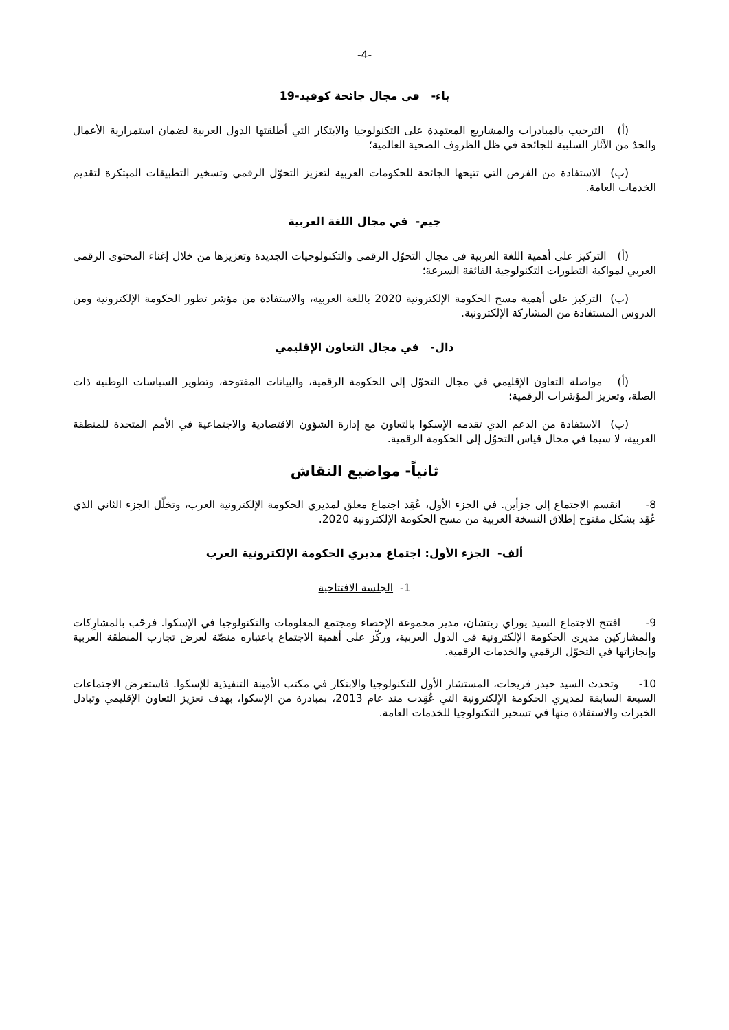-4-
باء- في مجال جائحة كوفيد-19
(أ) الترحيب بالمبادرات والمشاريع المعتمِدة على التكنولوجيا والابتكار التي أطلقتها الدول العربية لضمان استمرارية الأعمال والحدّ من الآثار السلبية للجائحة في ظل الظروف الصحية العالمية؛
(ب) الاستفادة من الفرص التي تتيحها الجائحة للحكومات العربية لتعزيز التحوّل الرقمي وتسخير التطبيقات المبتكرة لتقديم الخدمات العامة.
جيم- في مجال اللغة العربية
(أ) التركيز على أهمية اللغة العربية في مجال التحوّل الرقمي والتكنولوجيات الجديدة وتعزيزها من خلال إغناء المحتوى الرقمي العربي لمواكبة التطورات التكنولوجية الفائقة السرعة؛
(ب) التركيز على أهمية مسح الحكومة الإلكترونية 2020 باللغة العربية، والاستفادة من مؤشر تطور الحكومة الإلكترونية ومن الدروس المستفادة من المشاركة الإلكترونية.
دال- في مجال التعاون الإقليمي
(أ) مواصلة التعاون الإقليمي في مجال التحوّل إلى الحكومة الرقمية، والبيانات المفتوحة، وتطوير السياسات الوطنية ذات الصلة، وتعزيز المؤشرات الرقمية؛
(ب) الاستفادة من الدعم الذي تقدمه الإسكوا بالتعاون مع إدارة الشؤون الاقتصادية والاجتماعية في الأمم المتحدة للمنطقة العربية، لا سيما في مجال قياس التحوّل إلى الحكومة الرقمية.
ثانياً- مواضيع النقاش
8- انقسم الاجتماع إلى جزأين. في الجزء الأول، عُقِد اجتماع مغلق لمديري الحكومة الإلكترونية العرب، وتخلّل الجزء الثاني الذي عُقِد بشكل مفتوح إطلاق النسخة العربية من مسح الحكومة الإلكترونية 2020.
ألف- الجزء الأول: اجتماع مديري الحكومة الإلكترونية العرب
1- الجلسة الافتتاحية
9- افتتح الاجتماع السيد يوراي ريتشان، مدير مجموعة الإحصاء ومجتمع المعلومات والتكنولوجيا في الإسكوا. فرحّب بالمشارِكات والمشاركين مديري الحكومة الإلكترونية في الدول العربية، وركّز على أهمية الاجتماع باعتباره منصّة لعرض تجارب المنطقة العربية وإنجازاتها في التحوّل الرقمي والخدمات الرقمية.
10- وتحدث السيد حيدر فريحات، المستشار الأول للتكنولوجيا والابتكار في مكتب الأمينة التنفيذية للإسكوا. فاستعرض الاجتماعات السبعة السابقة لمديري الحكومة الإلكترونية التي عُقِدت منذ عام 2013، بمبادرة من الإسكوا، بهدف تعزيز التعاون الإقليمي وتبادل الخبرات والاستفادة منها في تسخير التكنولوجيا للخدمات العامة.